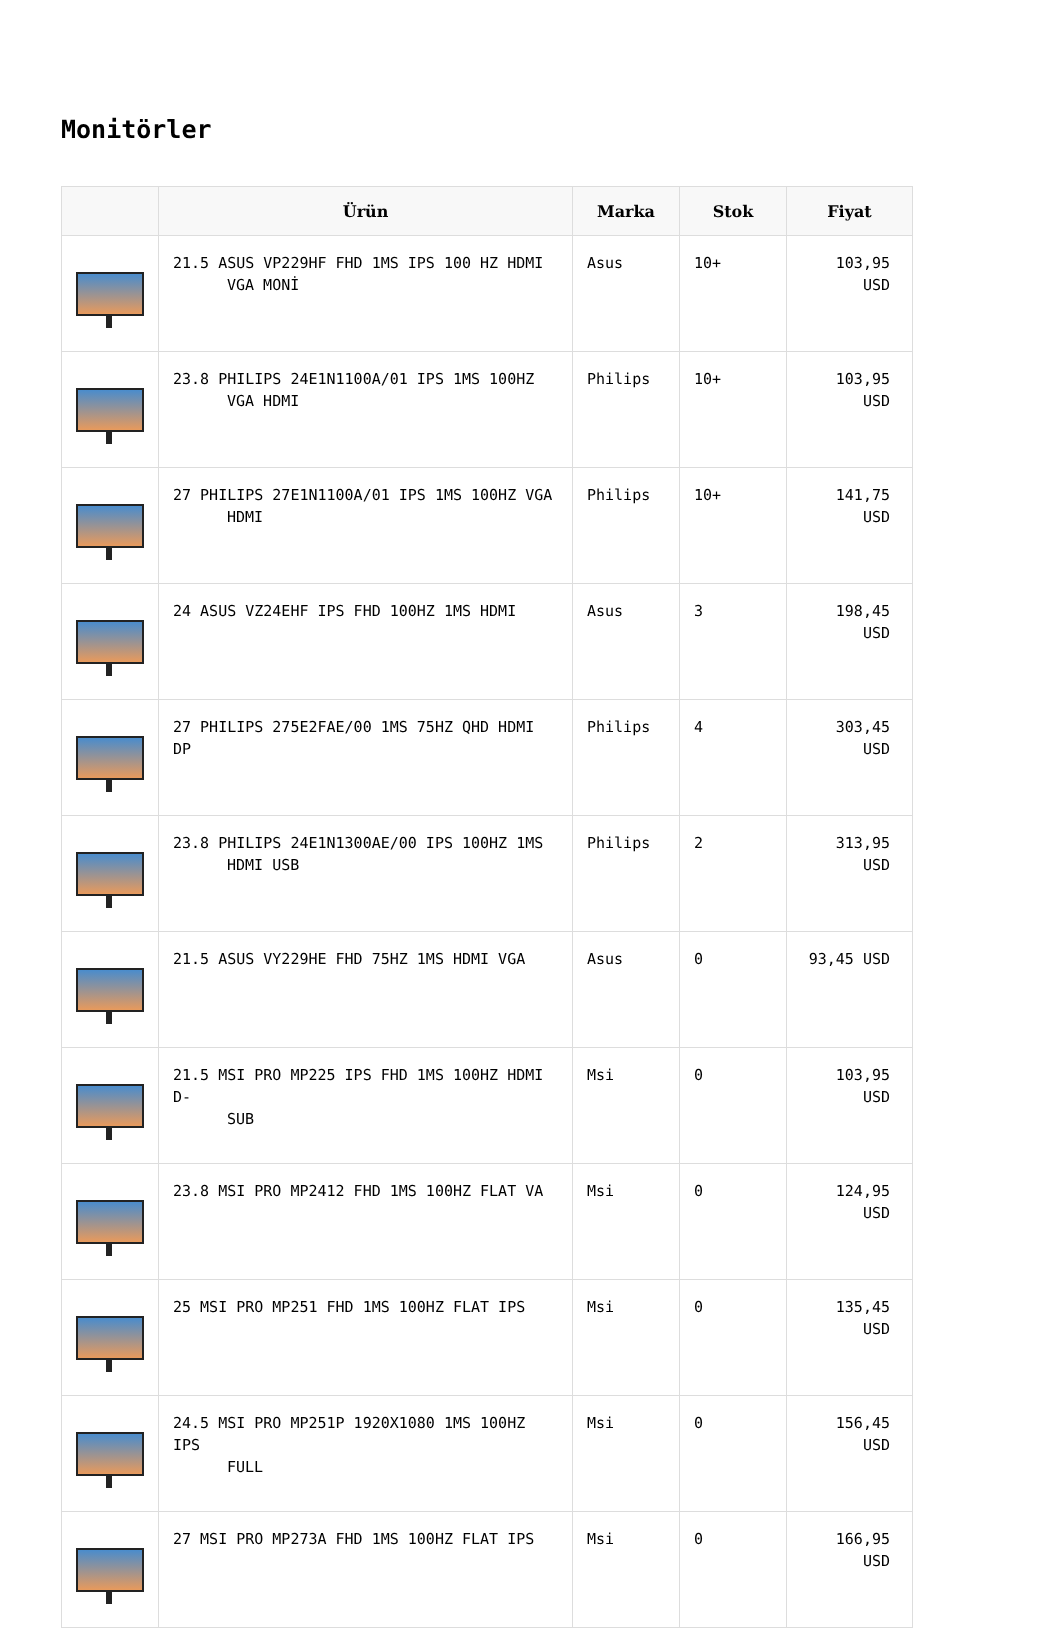Monitörler
| | Ürün | Marka | Stok | Fiyat |
| --- | --- | --- | --- | --- |
| | 21.5 ASUS VP229HF FHD 1MS IPS 100 HZ HDMI VGA MONİ | Asus | 10+ | 103,95 USD |
| | 23.8 PHILIPS 24E1N1100A/01 IPS 1MS 100HZ VGA HDMI | Philips | 10+ | 103,95 USD |
| | 27 PHILIPS 27E1N1100A/01 IPS 1MS 100HZ VGA HDMI | Philips | 10+ | 141,75 USD |
| | 24 ASUS VZ24EHF IPS FHD 100HZ 1MS HDMI | Asus | 3 | 198,45 USD |
| | 27 PHILIPS 275E2FAE/00 1MS 75HZ QHD HDMI DP | Philips | 4 | 303,45 USD |
| | 23.8 PHILIPS 24E1N1300AE/00 IPS 100HZ 1MS HDMI USB | Philips | 2 | 313,95 USD |
| | 21.5 ASUS VY229HE FHD 75HZ 1MS HDMI VGA | Asus | 0 | 93,45 USD |
| | 21.5 MSI PRO MP225 IPS FHD 1MS 100HZ HDMI D- SUB | Msi | 0 | 103,95 USD |
| | 23.8 MSI PRO MP2412 FHD 1MS 100HZ FLAT VA | Msi | 0 | 124,95 USD |
| | 25 MSI PRO MP251 FHD 1MS 100HZ FLAT IPS | Msi | 0 | 135,45 USD |
| | 24.5 MSI PRO MP251P 1920X1080 1MS 100HZ IPS FULL | Msi | 0 | 156,45 USD |
| | 27 MSI PRO MP273A FHD 1MS 100HZ FLAT IPS | Msi | 0 | 166,95 USD |